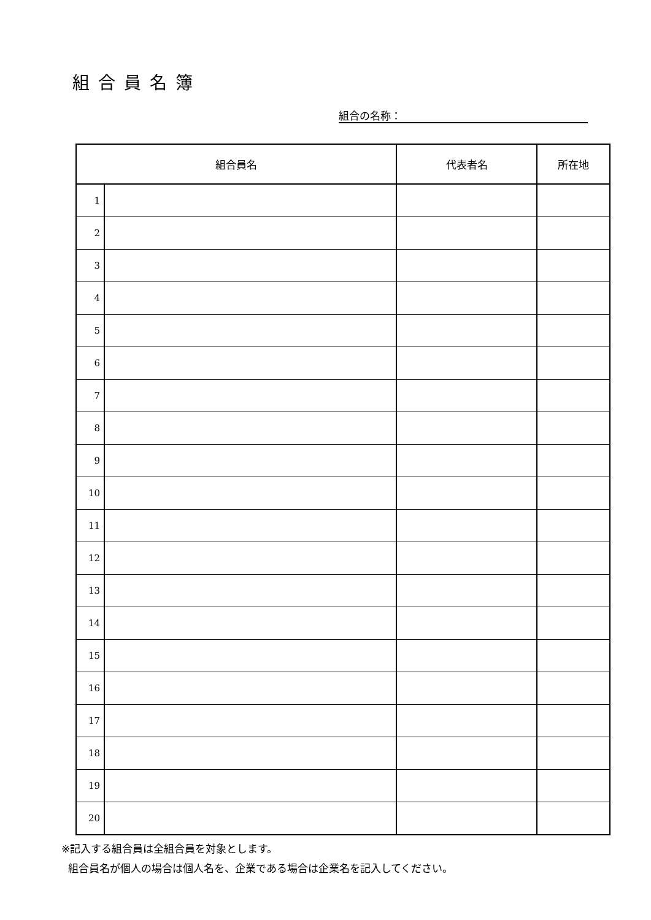組合員名簿
組合の名称：
| 組合員名 | | 代表者名 | 所在地 |
| --- | --- | --- | --- |
| 1 | | | |
| 2 | | | |
| 3 | | | |
| 4 | | | |
| 5 | | | |
| 6 | | | |
| 7 | | | |
| 8 | | | |
| 9 | | | |
| 10 | | | |
| 11 | | | |
| 12 | | | |
| 13 | | | |
| 14 | | | |
| 15 | | | |
| 16 | | | |
| 17 | | | |
| 18 | | | |
| 19 | | | |
| 20 | | | |
※記入する組合員は全組合員を対象とします。
組合員名が個人の場合は個人名を、企業である場合は企業名を記入してください。